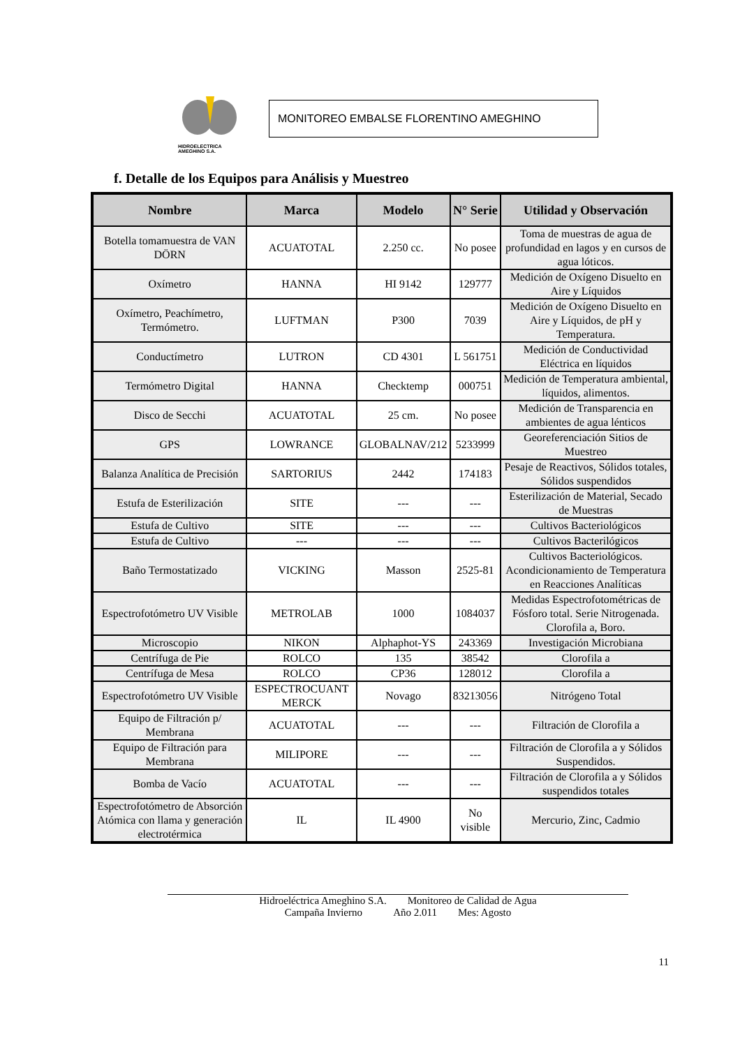HIDROELECTRICA
AMEGHINO S.A.
MONITOREO EMBALSE FLORENTINO AMEGHINO
f. Detalle de los Equipos para Análisis y Muestreo
| Nombre | Marca | Modelo | N° Serie | Utilidad y Observación |
| --- | --- | --- | --- | --- |
| Botella tomamuestra de VAN DÖRN | ACUATOTAL | 2.250 cc. | No posee | Toma de muestras de agua de profundidad en lagos y en cursos de agua lóticos. |
| Oxímetro | HANNA | HI 9142 | 129777 | Medición de Oxígeno Disuelto en Aire y Líquidos |
| Oxímetro, Peachímetro, Termómetro. | LUFTMAN | P300 | 7039 | Medición de Oxígeno Disuelto en Aire y Líquidos, de pH y Temperatura. |
| Conductímetro | LUTRON | CD 4301 | L 561751 | Medición de Conductividad Eléctrica en líquidos |
| Termómetro Digital | HANNA | Checktemp | 000751 | Medición de Temperatura ambiental, líquidos, alimentos. |
| Disco de Secchi | ACUATOTAL | 25 cm. | No posee | Medición de Transparencia en ambientes de agua lénticos |
| GPS | LOWRANCE | GLOBALNAV/212 | 5233999 | Georeferenciación Sitios de Muestreo |
| Balanza Analítica de Precisión | SARTORIUS | 2442 | 174183 | Pesaje de Reactivos, Sólidos totales, Sólidos suspendidos |
| Estufa de Esterilización | SITE | --- | --- | Esterilización de Material, Secado de Muestras |
| Estufa de Cultivo | SITE | --- | --- | Cultivos Bacteriológicos |
| Estufa de Cultivo | --- | --- | --- | Cultivos Bacterilógicos |
| Baño Termostatizado | VICKING | Masson | 2525-81 | Cultivos Bacteriológicos. Acondicionamiento de Temperatura en Reacciones Analíticas |
| Espectrofotómetro UV Visible | METROLAB | 1000 | 1084037 | Medidas Espectrofotométricas de Fósforo total. Serie Nitrogenada. Clorofila a, Boro. |
| Microscopio | NIKON | Alphaphot-YS | 243369 | Investigación Microbiana |
| Centrífuga de Pie | ROLCO | 135 | 38542 | Clorofila a |
| Centrífuga de Mesa | ROLCO | CP36 | 128012 | Clorofila a |
| Espectrofotómetro UV Visible | ESPECTROCUANT MERCK | Novago | 83213056 | Nitrógeno Total |
| Equipo de Filtración p/ Membrana | ACUATOTAL | --- | --- | Filtración de Clorofila a |
| Equipo de Filtración para Membrana | MILIPORE | --- | --- | Filtración de Clorofila a y Sólidos Suspendidos. |
| Bomba de Vacío | ACUATOTAL | --- | --- | Filtración de Clorofila a y Sólidos suspendidos totales |
| Espectrofotómetro de Absorción Atómica con llama y generación electrotérmica | IL | IL 4900 | No visible | Mercurio, Zinc, Cadmio |
11
Hidroeléctrica Ameghino S.A. Monitoreo de Calidad de Agua
Campaña Invierno Año 2.011 Mes: Agosto